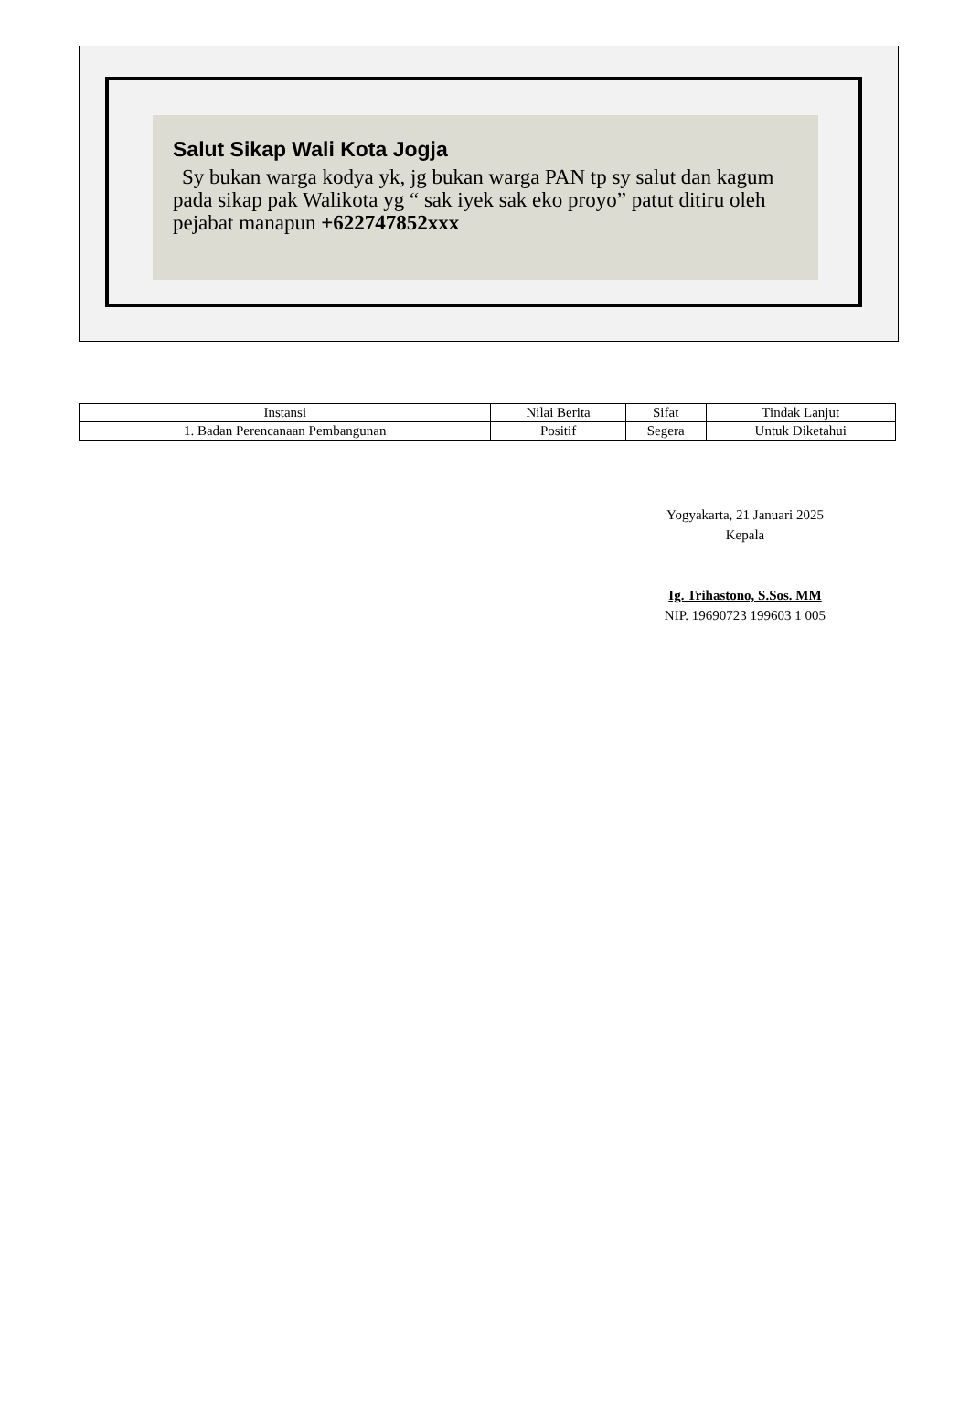Salut Sikap Wali Kota Jogja
Sy bukan warga kodya yk, jg bukan warga PAN tp sy salut dan kagum pada sikap pak Walikota yg “ sak iyek sak eko proyo” patut ditiru oleh pejabat manapun +622747852xxx
| Instansi | Nilai Berita | Sifat | Tindak Lanjut |
| --- | --- | --- | --- |
| 1. Badan Perencanaan Pembangunan | Positif | Segera | Untuk Diketahui |
Yogyakarta, 21 Januari 2025
Kepala
Ig. Trihastono, S.Sos. MM
NIP. 19690723 199603 1 005